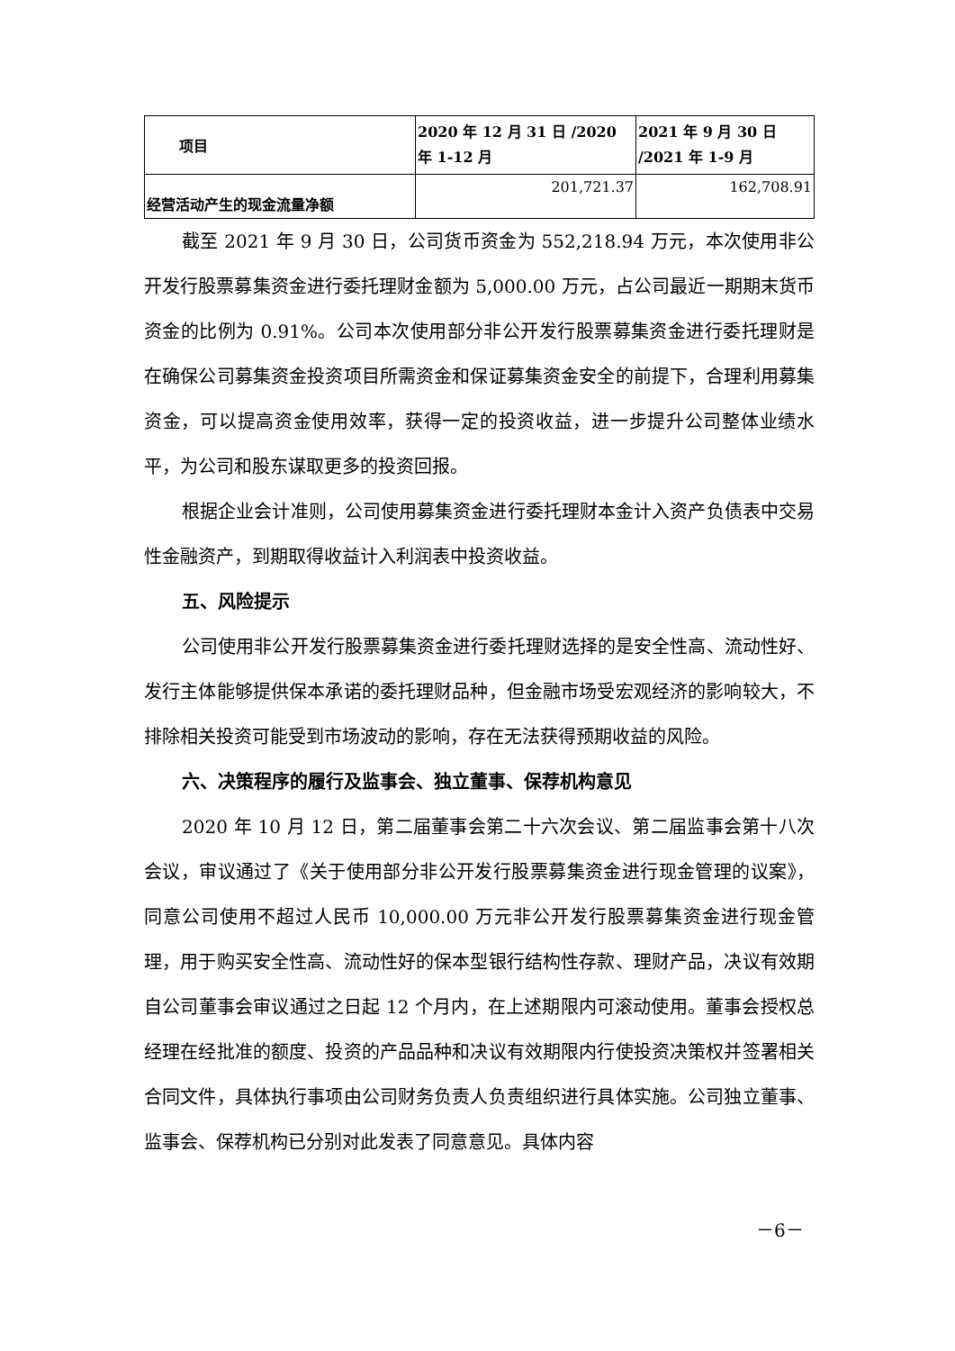| 项目 | 2020 年 12 月 31 日 /2020 年 1-12 月 | 2021 年 9 月 30 日 /2021 年 1-9 月 |
| 经营活动产生的现金流量净额 | 201,721.37 | 162,708.91 |
截至 2021 年 9 月 30 日，公司货币资金为 552,218.94 万元，本次使用非公开发行股票募集资金进行委托理财金额为 5,000.00 万元，占公司最近一期期末货币资金的比例为 0.91%。公司本次使用部分非公开发行股票募集资金进行委托理财是在确保公司募集资金投资项目所需资金和保证募集资金安全的前提下，合理利用募集资金，可以提高资金使用效率，获得一定的投资收益，进一步提升公司整体业绩水平，为公司和股东谋取更多的投资回报。
根据企业会计准则，公司使用募集资金进行委托理财本金计入资产负债表中交易性金融资产，到期取得收益计入利润表中投资收益。
五、风险提示
公司使用非公开发行股票募集资金进行委托理财选择的是安全性高、流动性好、发行主体能够提供保本承诺的委托理财品种，但金融市场受宏观经济的影响较大，不排除相关投资可能受到市场波动的影响，存在无法获得预期收益的风险。
六、决策程序的履行及监事会、独立董事、保荐机构意见
2020 年 10 月 12 日，第二届董事会第二十六次会议、第二届监事会第十八次会议，审议通过了《关于使用部分非公开发行股票募集资金进行现金管理的议案》，同意公司使用不超过人民币 10,000.00 万元非公开发行股票募集资金进行现金管理，用于购买安全性高、流动性好的保本型银行结构性存款、理财产品，决议有效期自公司董事会审议通过之日起 12 个月内，在上述期限内可滚动使用。董事会授权总经理在经批准的额度、投资的产品品种和决议有效期限内行使投资决策权并签署相关合同文件，具体执行事项由公司财务负责人负责组织进行具体实施。公司独立董事、监事会、保荐机构已分别对此发表了同意意见。具体内容
－6－